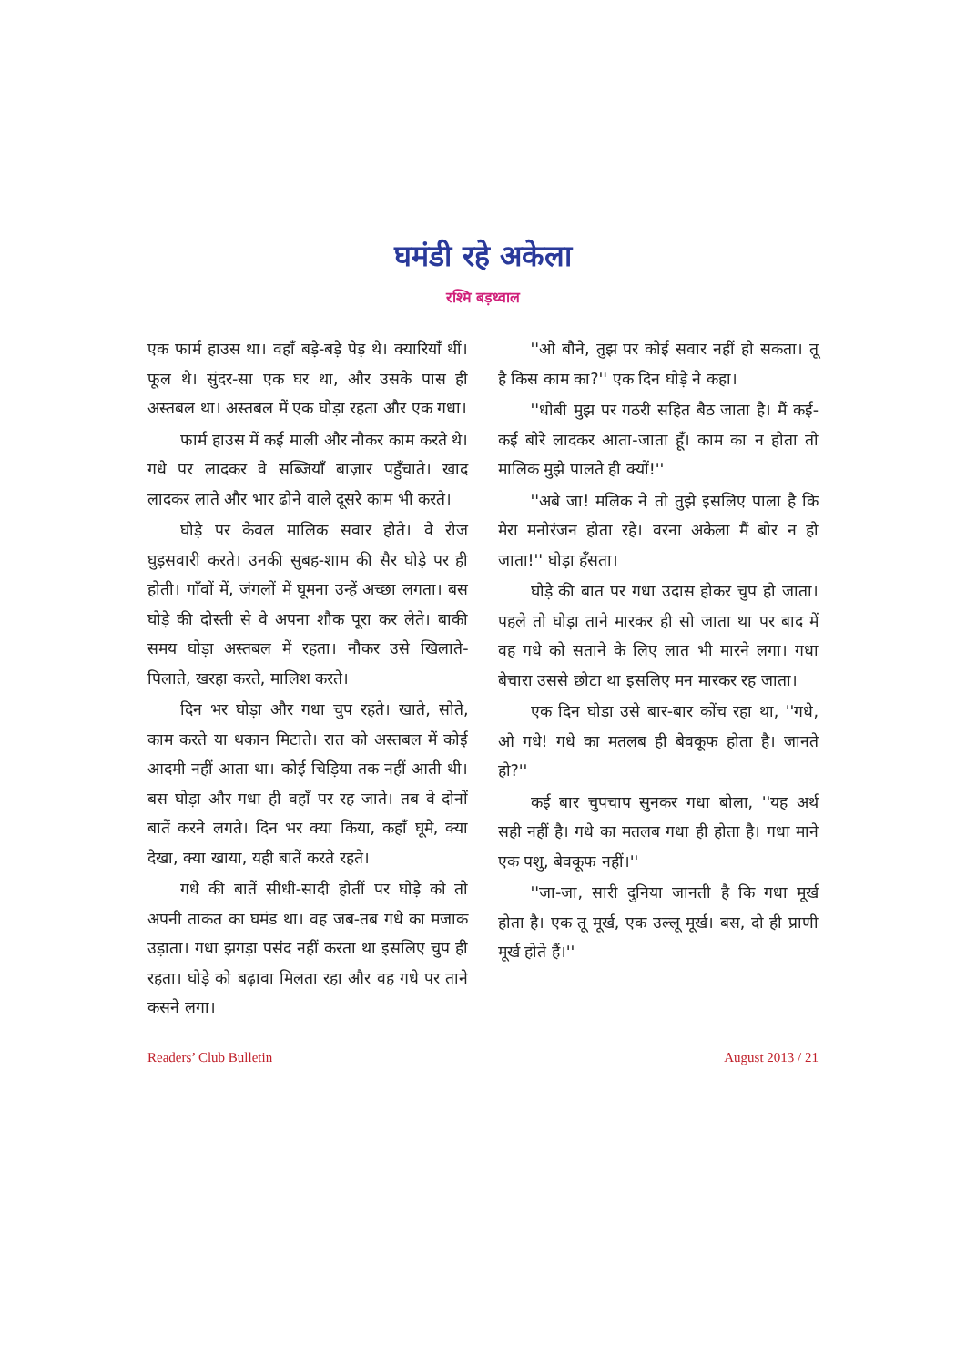घमंडी रहे अकेला
रश्मि बड़थ्वाल
एक फार्म हाउस था। वहाँ बड़े-बड़े पेड़ थे। क्यारियाँ थीं। फूल थे। सुंदर-सा एक घर था, और उसके पास ही अस्तबल था। अस्तबल में एक घोड़ा रहता और एक गधा।
फार्म हाउस में कई माली और नौकर काम करते थे। गधे पर लादकर वे सब्जियाँ बाज़ार पहुँचाते। खाद लादकर लाते और भार ढोने वाले दूसरे काम भी करते।
घोड़े पर केवल मालिक सवार होते। वे रोज घुड़सवारी करते। उनकी सुबह-शाम की सैर घोड़े पर ही होती। गाँवों में, जंगलों में घूमना उन्हें अच्छा लगता। बस घोड़े की दोस्ती से वे अपना शौक पूरा कर लेते। बाकी समय घोड़ा अस्तबल में रहता। नौकर उसे खिलाते-पिलाते, खरहा करते, मालिश करते।
दिन भर घोड़ा और गधा चुप रहते। खाते, सोते, काम करते या थकान मिटाते। रात को अस्तबल में कोई आदमी नहीं आता था। कोई चिड़िया तक नहीं आती थी। बस घोड़ा और गधा ही वहाँ पर रह जाते। तब वे दोनों बातें करने लगते। दिन भर क्या किया, कहाँ घूमे, क्या देखा, क्या खाया, यही बातें करते रहते।
गधे की बातें सीधी-सादी होतीं पर घोड़े को तो अपनी ताकत का घमंड था। वह जब-तब गधे का मजाक उड़ाता। गधा झगड़ा पसंद नहीं करता था इसलिए चुप ही रहता। घोड़े को बढ़ावा मिलता रहा और वह गधे पर ताने कसने लगा।
''ओ बौने, तुझ पर कोई सवार नहीं हो सकता। तू है किस काम का?'' एक दिन घोड़े ने कहा।
''धोबी मुझ पर गठरी सहित बैठ जाता है। मैं कई-कई बोरे लादकर आता-जाता हूँ। काम का न होता तो मालिक मुझे पालते ही क्यों!''
''अबे जा! मलिक ने तो तुझे इसलिए पाला है कि मेरा मनोरंजन होता रहे। वरना अकेला मैं बोर न हो जाता!'' घोड़ा हँसता।
घोड़े की बात पर गधा उदास होकर चुप हो जाता। पहले तो घोड़ा ताने मारकर ही सो जाता था पर बाद में वह गधे को सताने के लिए लात भी मारने लगा। गधा बेचारा उससे छोटा था इसलिए मन मारकर रह जाता।
एक दिन घोड़ा उसे बार-बार कोंच रहा था, ''गधे, ओ गधे! गधे का मतलब ही बेवकूफ होता है। जानते हो?''
कई बार चुपचाप सुनकर गधा बोला, ''यह अर्थ सही नहीं है। गधे का मतलब गधा ही होता है। गधा माने एक पशु, बेवकूफ नहीं।''
''जा-जा, सारी दुनिया जानती है कि गधा मूर्ख होता है। एक तू मूर्ख, एक उल्लू मूर्ख। बस, दो ही प्राणी मूर्ख होते हैं।''
Readers’ Club Bulletin August 2013 / 21